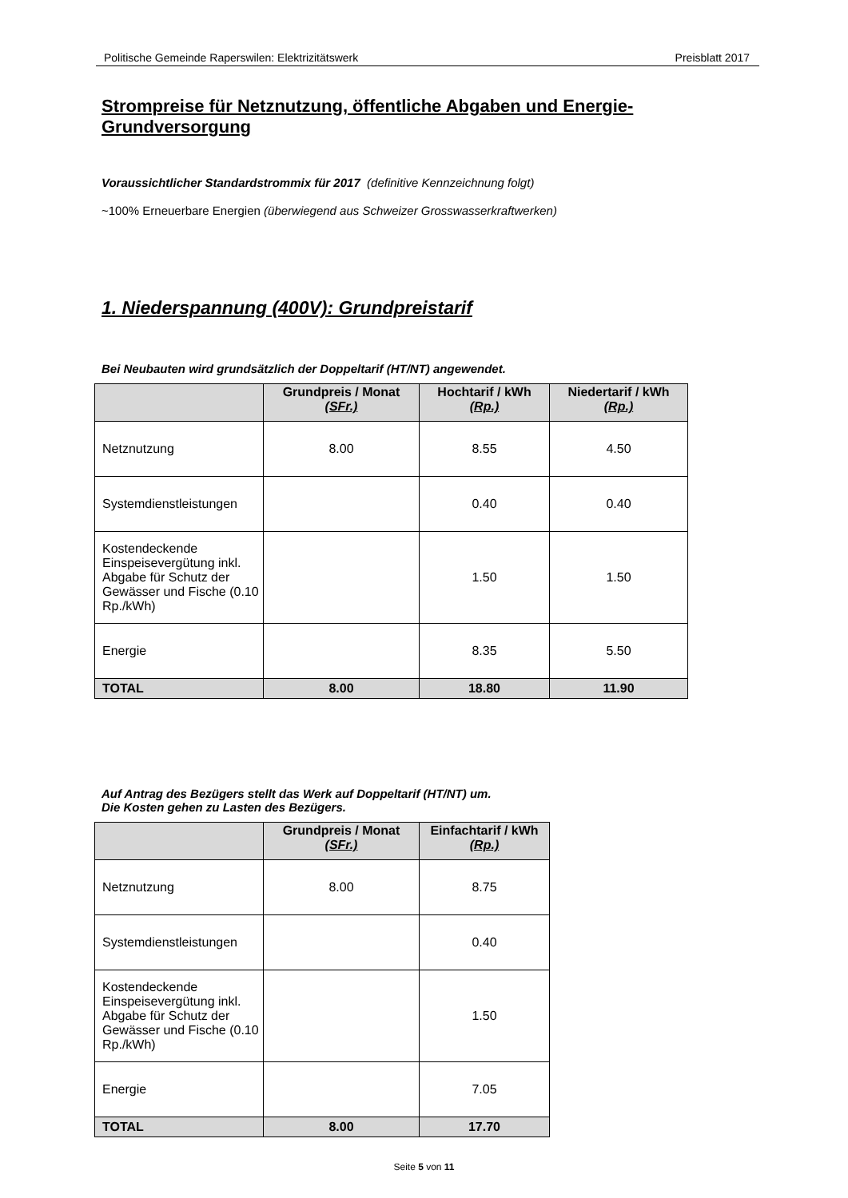Politische Gemeinde Raperswilen: Elektrizitätswerk Preisblatt 2017
Strompreise für Netznutzung, öffentliche Abgaben und Energie-Grundversorgung
Voraussichtlicher Standardstrommix für 2017 (definitive Kennzeichnung folgt)
~100% Erneuerbare Energien (überwiegend aus Schweizer Grosswasserkraftwerken)
1. Niederspannung (400V): Grundpreistarif
Bei Neubauten wird grundsätzlich der Doppeltarif (HT/NT) angewendet.
| | Grundpreis / Monat (SFr.) | Hochtarif / kWh (Rp.) | Niedertarif / kWh (Rp.) |
| --- | --- | --- | --- |
| Netznutzung | 8.00 | 8.55 | 4.50 |
| Systemdienstleistungen | | 0.40 | 0.40 |
| Kostendeckende Einspeisevergütung inkl. Abgabe für Schutz der Gewässer und Fische (0.10 Rp./kWh) | | 1.50 | 1.50 |
| Energie | | 8.35 | 5.50 |
| TOTAL | 8.00 | 18.80 | 11.90 |
Auf Antrag des Bezügers stellt das Werk auf Doppeltarif (HT/NT) um.
Die Kosten gehen zu Lasten des Bezügers.
| | Grundpreis / Monat (SFr.) | Einfachtarif / kWh (Rp.) |
| --- | --- | --- |
| Netznutzung | 8.00 | 8.75 |
| Systemdienstleistungen | | 0.40 |
| Kostendeckende Einspeisevergütung inkl. Abgabe für Schutz der Gewässer und Fische (0.10 Rp./kWh) | | 1.50 |
| Energie | | 7.05 |
| TOTAL | 8.00 | 17.70 |
Seite 5 von 11